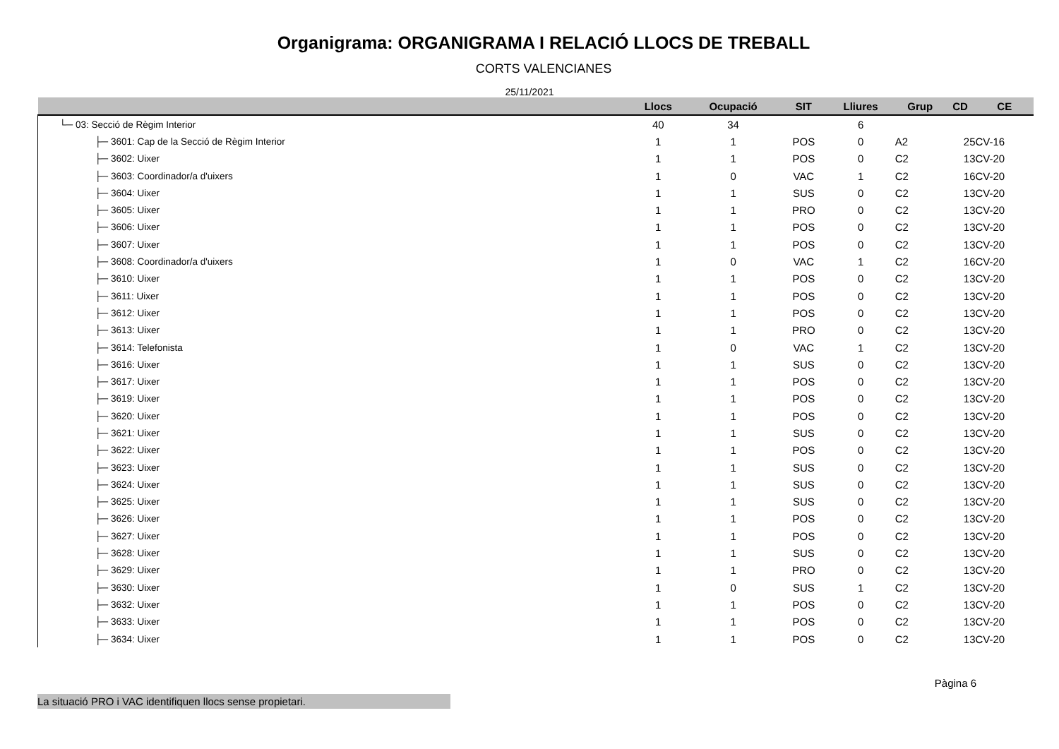Organigrama: ORGANIGRAMA I RELACIÓ LLOCS DE TREBALL
CORTS VALENCIANES
25/11/2021
| | Llocs | Ocupació | SIT | Lliures | Grup | CD | CE |
| --- | --- | --- | --- | --- | --- | --- | --- |
| └─ 03: Secció de Règim Interior | 40 | 34 | | 6 | | | |
| ├─ 3601: Cap de la Secció de Règim Interior | 1 | 1 | POS | 0 | A2 | 25 | CV-16 |
| ├─ 3602: Uixer | 1 | 1 | POS | 0 | C2 | 13 | CV-20 |
| ├─ 3603: Coordinador/a d'uixers | 1 | 0 | VAC | 1 | C2 | 16 | CV-20 |
| ├─ 3604: Uixer | 1 | 1 | SUS | 0 | C2 | 13 | CV-20 |
| ├─ 3605: Uixer | 1 | 1 | PRO | 0 | C2 | 13 | CV-20 |
| ├─ 3606: Uixer | 1 | 1 | POS | 0 | C2 | 13 | CV-20 |
| ├─ 3607: Uixer | 1 | 1 | POS | 0 | C2 | 13 | CV-20 |
| ├─ 3608: Coordinador/a d'uixers | 1 | 0 | VAC | 1 | C2 | 16 | CV-20 |
| ├─ 3610: Uixer | 1 | 1 | POS | 0 | C2 | 13 | CV-20 |
| ├─ 3611: Uixer | 1 | 1 | POS | 0 | C2 | 13 | CV-20 |
| ├─ 3612: Uixer | 1 | 1 | POS | 0 | C2 | 13 | CV-20 |
| ├─ 3613: Uixer | 1 | 1 | PRO | 0 | C2 | 13 | CV-20 |
| ├─ 3614: Telefonista | 1 | 0 | VAC | 1 | C2 | 13 | CV-20 |
| ├─ 3616: Uixer | 1 | 1 | SUS | 0 | C2 | 13 | CV-20 |
| ├─ 3617: Uixer | 1 | 1 | POS | 0 | C2 | 13 | CV-20 |
| ├─ 3619: Uixer | 1 | 1 | POS | 0 | C2 | 13 | CV-20 |
| ├─ 3620: Uixer | 1 | 1 | POS | 0 | C2 | 13 | CV-20 |
| ├─ 3621: Uixer | 1 | 1 | SUS | 0 | C2 | 13 | CV-20 |
| ├─ 3622: Uixer | 1 | 1 | POS | 0 | C2 | 13 | CV-20 |
| ├─ 3623: Uixer | 1 | 1 | SUS | 0 | C2 | 13 | CV-20 |
| ├─ 3624: Uixer | 1 | 1 | SUS | 0 | C2 | 13 | CV-20 |
| ├─ 3625: Uixer | 1 | 1 | SUS | 0 | C2 | 13 | CV-20 |
| ├─ 3626: Uixer | 1 | 1 | POS | 0 | C2 | 13 | CV-20 |
| ├─ 3627: Uixer | 1 | 1 | POS | 0 | C2 | 13 | CV-20 |
| ├─ 3628: Uixer | 1 | 1 | SUS | 0 | C2 | 13 | CV-20 |
| ├─ 3629: Uixer | 1 | 1 | PRO | 0 | C2 | 13 | CV-20 |
| ├─ 3630: Uixer | 1 | 0 | SUS | 1 | C2 | 13 | CV-20 |
| ├─ 3632: Uixer | 1 | 1 | POS | 0 | C2 | 13 | CV-20 |
| ├─ 3633: Uixer | 1 | 1 | POS | 0 | C2 | 13 | CV-20 |
| ├─ 3634: Uixer | 1 | 1 | POS | 0 | C2 | 13 | CV-20 |
La situació PRO i VAC identifiquen llocs sense propietari.
Pàgina 6